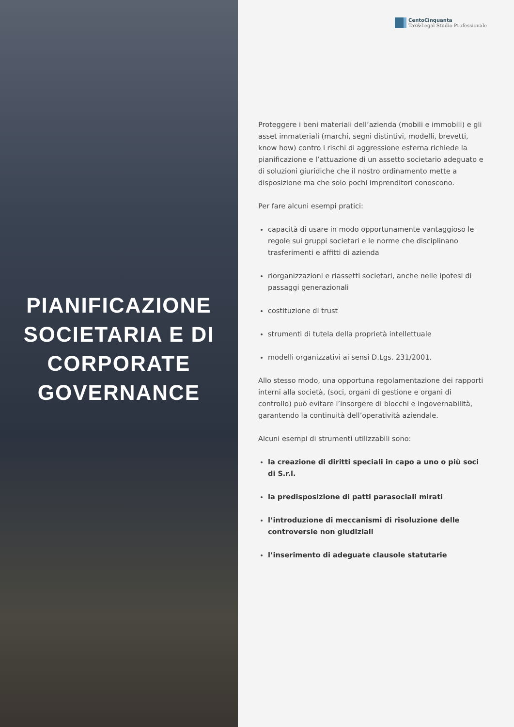PIANIFICAZIONE
SOCIETARIA E DI
CORPORATE
GOVERNANCE
CentoCinquanta
Tax&Legal Studio Professionale
Proteggere i beni materiali dell’azienda (mobili e immobili) e gli asset immateriali (marchi, segni distintivi, modelli, brevetti, know how) contro i rischi di aggressione esterna richiede la pianificazione e l’attuazione di un assetto societario adeguato e di soluzioni giuridiche che il nostro ordinamento mette a disposizione ma che solo pochi imprenditori conoscono.
Per fare alcuni esempi pratici:
capacità di usare in modo opportunamente vantaggioso le regole sui gruppi societari e le norme che disciplinano trasferimenti e affitti di azienda
riorganizzazioni e riassetti societari, anche nelle ipotesi di passaggi generazionali
costituzione di trust
strumenti di tutela della proprietà intellettuale
modelli organizzativi ai sensi D.Lgs. 231/2001.
Allo stesso modo, una opportuna regolamentazione dei rapporti interni alla società, (soci, organi di gestione e organi di controllo) può evitare l’insorgere di blocchi e ingovernabilità, garantendo la continuità dell’operatività aziendale.
Alcuni esempi di strumenti utilizzabili sono:
la creazione di diritti speciali in capo a uno o più soci di S.r.l.
la predisposizione di patti parasociali mirati
l’introduzione di meccanismi di risoluzione delle controversie non giudiziali
l’inserimento di adeguate clausole statutarie